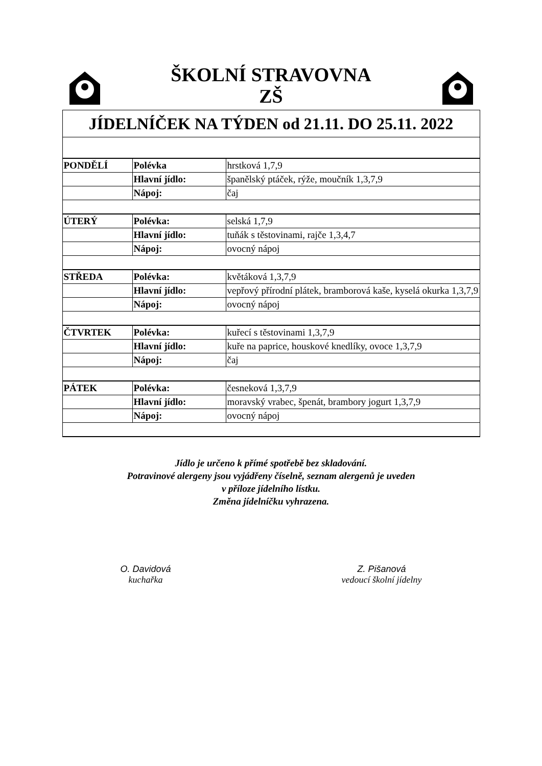ŠKOLNÍ STRAVOVNA
ZŠ
| JÍDELNÍČEK NA TÝDEN od 21.11. DO 25.11. 2022 | | |
| PONDĚLÍ | Polévka | hrstková 1,7,9 |
| | Hlavní jídlo: | španělský ptáček, rýže, moučník 1,3,7,9 |
| | Nápoj: | čaj |
| ÚTERÝ | Polévka: | selská 1,7,9 |
| | Hlavní jídlo: | tuňák s těstovinami, rajče 1,3,4,7 |
| | Nápoj: | ovocný nápoj |
| STŘEDA | Polévka: | květáková 1,3,7,9 |
| | Hlavní jídlo: | vepřový přírodní plátek, bramborová kaše, kyselá okurka 1,3,7,9 |
| | Nápoj: | ovocný nápoj |
| ČTVRTEK | Polévka: | kuřecí s těstovinami 1,3,7,9 |
| | Hlavní jídlo: | kuře na paprice, houskové knedlíky, ovoce 1,3,7,9 |
| | Nápoj: | čaj |
| PÁTEK | Polévka: | česneková 1,3,7,9 |
| | Hlavní jídlo: | moravský vrabec, špenát, brambory jogurt 1,3,7,9 |
| | Nápoj: | ovocný nápoj |
Jídlo je určeno k přímé spotřebě bez skladování.
Potravinové alergeny jsou vyjádřeny číselně, seznam alergenů je uveden
v příloze jídelního lístku.
Změna jídelníčku vyhrazena.
O. Davidová
kuchařka
Z. Pišanová
vedoucí školní jídelny